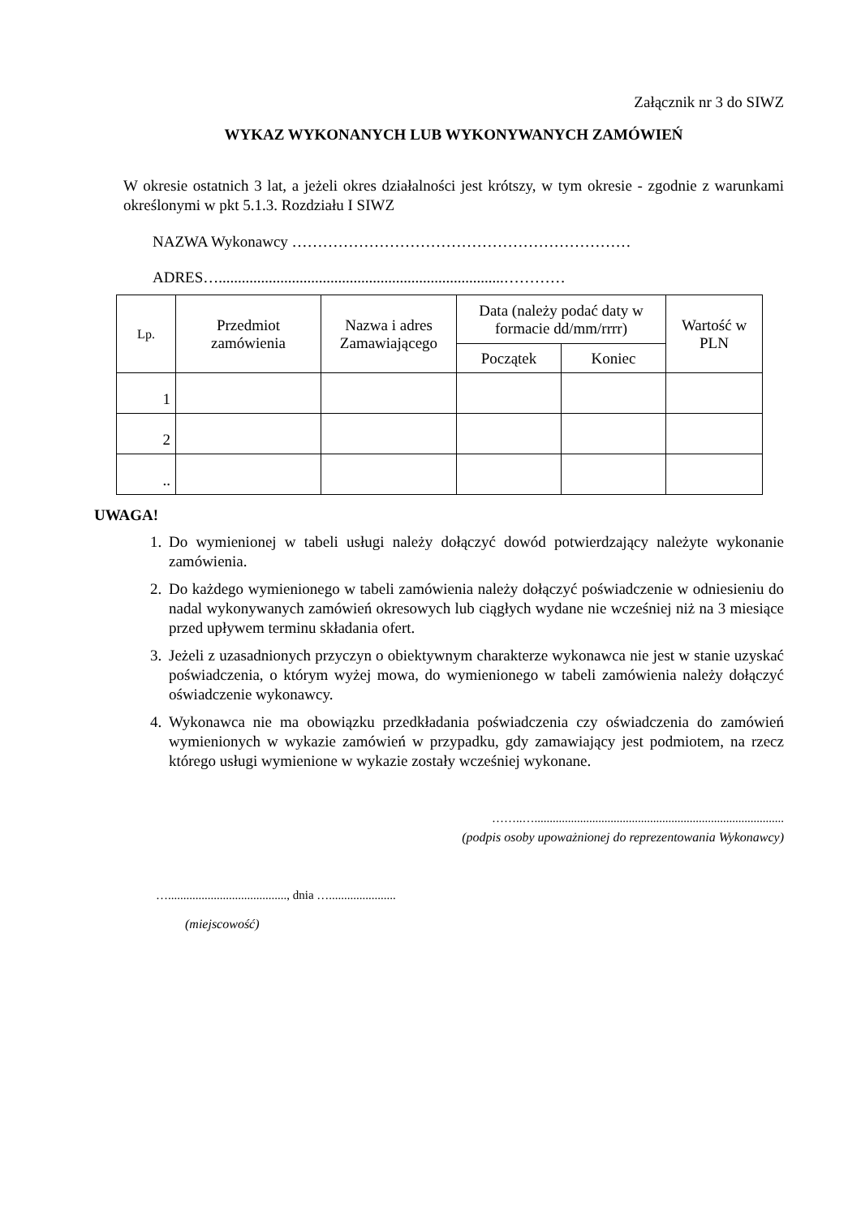Załącznik nr 3 do SIWZ
WYKAZ WYKONANYCH LUB WYKONYWANYCH ZAMÓWIEŃ
W okresie ostatnich 3 lat, a jeżeli okres działalności jest krótszy, w tym okresie - zgodnie z warunkami określonymi w pkt 5.1.3. Rozdziału I SIWZ
NAZWA Wykonawcy …………………………………………………………
ADRES…..........................................................................…………
| Lp. | Przedmiot zamówienia | Nazwa i adres Zamawiającego | Data (należy podać daty w formacie dd/mm/rrrr) | | Wartość w PLN |
| --- | --- | --- | --- | --- | --- |
| | | | Początek | Koniec | |
| 1 | | | | | |
| 2 | | | | | |
| .. | | | | | |
UWAGA!
1. Do wymienionej w tabeli usługi należy dołączyć dowód potwierdzający należyte wykonanie zamówienia.
2. Do każdego wymienionego w tabeli zamówienia należy dołączyć poświadczenie w odniesieniu do nadal wykonywanych zamówień okresowych lub ciągłych wydane nie wcześniej niż na 3 miesiące przed upływem terminu składania ofert.
3. Jeżeli z uzasadnionych przyczyn o obiektywnym charakterze wykonawca nie jest w stanie uzyskać poświadczenia, o którym wyżej mowa, do wymienionego w tabeli zamówienia należy dołączyć oświadczenie wykonawcy.
4. Wykonawca nie ma obowiązku przedkładania poświadczenia czy oświadczenia do zamówień wymienionych w wykazie zamówień w przypadku, gdy zamawiający jest podmiotem, na rzecz którego usługi wymienione w wykazie zostały wcześniej wykonane.
……..…..................................................................................
(podpis osoby upoważnionej do reprezentowania Wykonawcy)
…......................................., dnia …......................
(miejscowość)